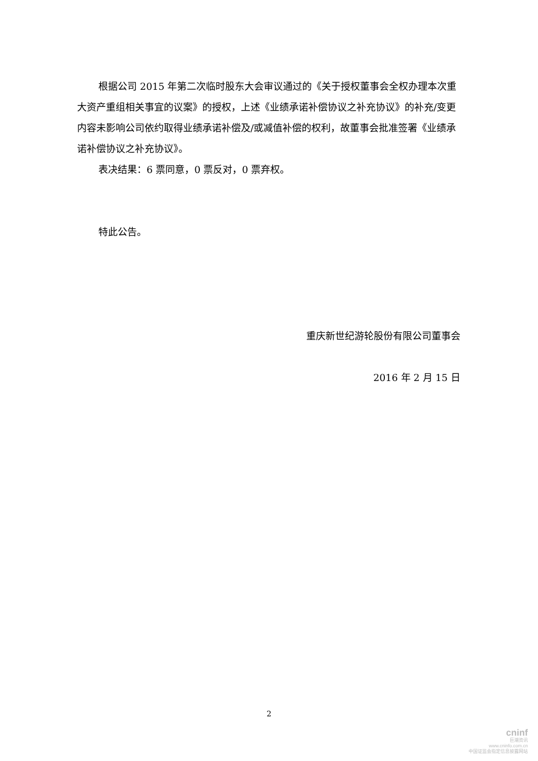根据公司 2015 年第二次临时股东大会审议通过的《关于授权董事会全权办理本次重大资产重组相关事宜的议案》的授权，上述《业绩承诺补偿协议之补充协议》的补充/变更内容未影响公司依约取得业绩承诺补偿及/或减值补偿的权利，故董事会批准签署《业绩承诺补偿协议之补充协议》。
表决结果：6 票同意，0 票反对，0 票弃权。
特此公告。
重庆新世纪游轮股份有限公司董事会
2016 年 2 月 15 日
2
cninf
巨潮资讯
www.cninfo.com.cn
中国证监会指定信息披露网站